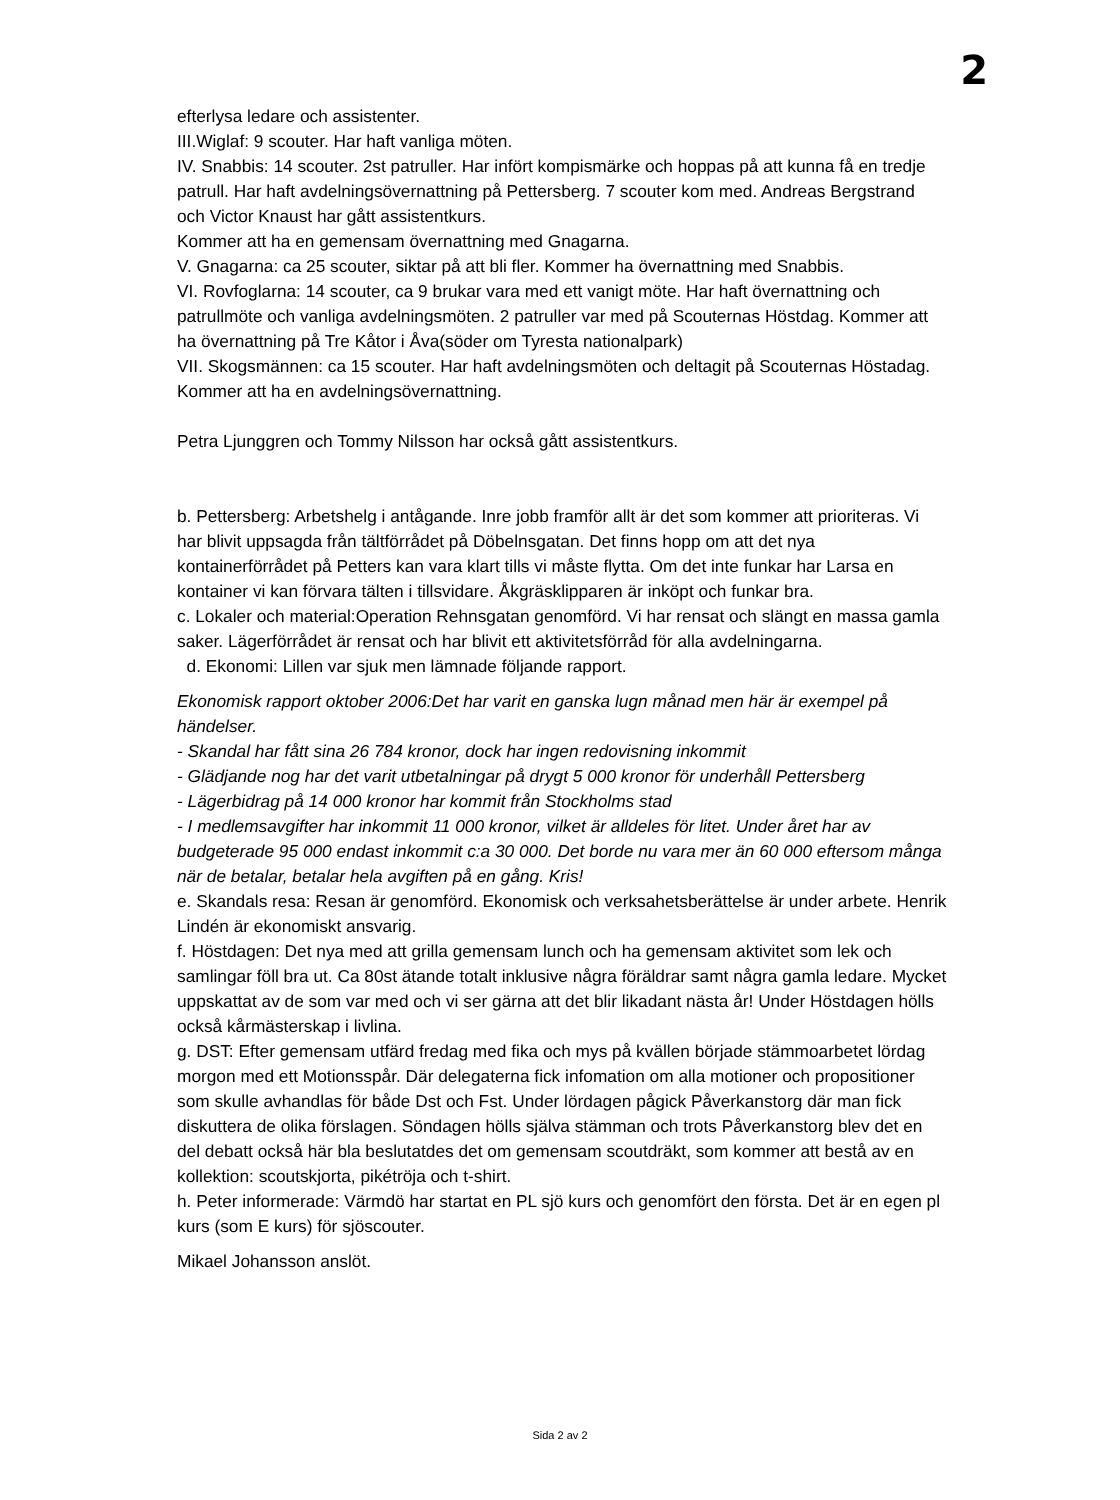2
efterlysa ledare och assistenter.
III.Wiglaf: 9 scouter. Har haft vanliga möten.
IV. Snabbis: 14 scouter. 2st patruller. Har infört kompismärke och hoppas på att kunna få en tredje patrull. Har haft avdelningsövernattning på Pettersberg. 7 scouter kom med. Andreas Bergstrand och Victor Knaust har gått assistentkurs.
Kommer att ha en gemensam övernattning med Gnagarna.
V. Gnagarna: ca 25 scouter, siktar på att bli fler. Kommer ha övernattning med Snabbis.
VI. Rovfoglarna: 14 scouter, ca 9 brukar vara med ett vanigt möte. Har haft övernattning och patrullmöte och vanliga avdelningsmöten. 2 patruller var med på Scouternas Höstdag. Kommer att ha övernattning på Tre Kåtor i Åva(söder om Tyresta nationalpark)
VII. Skogsmännen: ca 15 scouter. Har haft avdelningsmöten och deltagit på Scouternas Höstadag. Kommer att ha en avdelningsövernattning.
Petra Ljunggren och Tommy Nilsson har också gått assistentkurs.
b. Pettersberg: Arbetshelg i antågande. Inre jobb framför allt är det som kommer att prioriteras. Vi har blivit uppsagda från tältförrådet på Döbelnsgatan. Det finns hopp om att det nya kontainerförrådet på Petters kan vara klart tills vi måste flytta. Om det inte funkar har Larsa en kontainer vi kan förvara tälten i tillsvidare. Åkgräsklipparen är inköpt och funkar bra.
c. Lokaler och material:Operation Rehnsgatan genomförd. Vi har rensat och slängt en massa gamla saker. Lägerförrådet är rensat och har blivit ett aktivitetsförråd för alla avdelningarna.
d. Ekonomi: Lillen var sjuk men lämnade följande rapport.
Ekonomisk rapport oktober 2006:Det har varit en ganska lugn månad men här är exempel på händelser.
- Skandal har fått sina 26 784 kronor, dock har ingen redovisning inkommit
- Glädjande nog har det varit utbetalningar på drygt 5 000 kronor för underhåll Pettersberg
- Lägerbidrag på 14 000 kronor har kommit från Stockholms stad
- I medlemsavgifter har inkommit 11 000 kronor, vilket är alldeles för litet. Under året har av budgeterade 95 000 endast inkommit c:a 30 000. Det borde nu vara mer än 60 000 eftersom många när de betalar, betalar hela avgiften på en gång. Kris!
e. Skandals resa: Resan är genomförd. Ekonomisk och verksahetsberättelse är under arbete. Henrik Lindén är ekonomiskt ansvarig.
f. Höstdagen: Det nya med att grilla gemensam lunch och ha gemensam aktivitet som lek och samlingar föll bra ut. Ca 80st ätande totalt inklusive några föräldrar samt några gamla ledare. Mycket uppskattat av de som var med och vi ser gärna att det blir likadant nästa år! Under Höstdagen hölls också kårmästerskap i livlina.
g. DST: Efter gemensam utfärd fredag med fika och mys på kvällen började stämmoarbetet lördag morgon med ett Motionsspår. Där delegaterna fick infomation om alla motioner och propositioner som skulle avhandlas för både Dst och Fst. Under lördagen pågick Påverkanstorg där man fick diskuttera de olika förslagen. Söndagen hölls själva stämman och trots Påverkanstorg blev det en del debatt också här bla beslutatdes det om gemensam scoutdräkt, som kommer att bestå av en kollektion: scoutskjorta, pikétröja och t-shirt.
h. Peter informerade: Värmdö har startat en PL sjö kurs och genomfört den första. Det är en egen pl kurs (som E kurs) för sjöscouter.
Mikael Johansson anslöt.
Sida 2 av 2